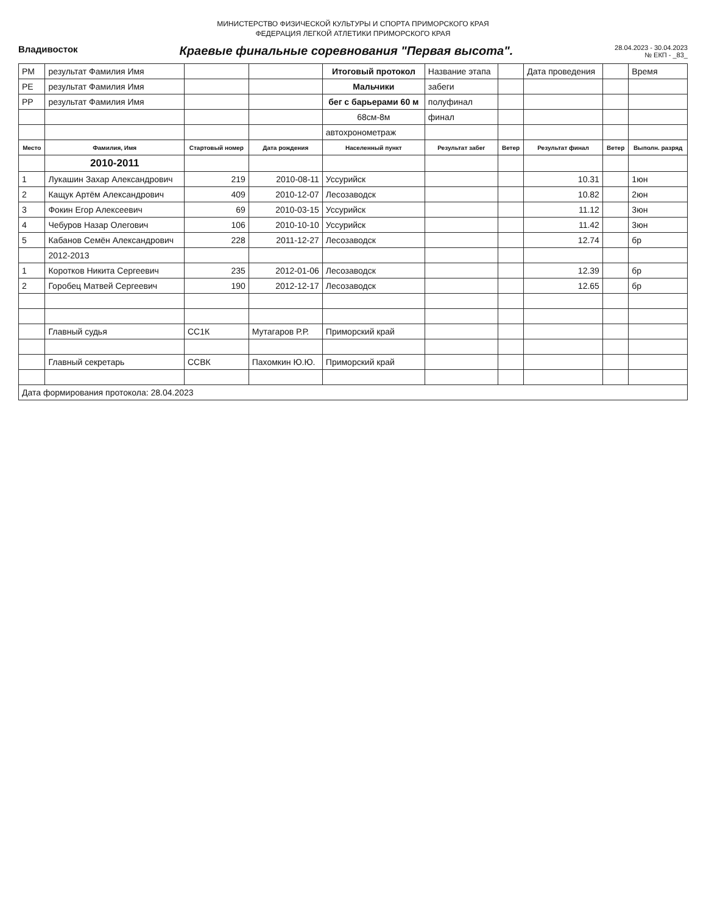МИНИСТЕРСТВО ФИЗИЧЕСКОЙ КУЛЬТУРЫ И СПОРТА ПРИМОРСКОГО КРАЯ
ФЕДЕРАЦИЯ ЛЕГКОЙ АТЛЕТИКИ ПРИМОРСКОГО КРАЯ
Владивосток
Краевые финальные соревнования "Первая высота".
28.04.2023 - 30.04.2023
№ ЕКП - _83_
| РМ | результат Фамилия Имя | | | Итоговый протокол | Название этапа | | Дата проведения | | Время |
| РЕ | результат Фамилия Имя | | | Мальчики | забеги | | | | |
| РР | результат Фамилия Имя | | | бег с барьерами 60 м | полуфинал | | | | |
| | | | | 68см-8м | финал | | | | |
| | | | | автохронометраж | | | | | |
| Место | Фамилия, Имя | Стартовый номер | Дата рождения | Населенный пункт | Результат забег | Ветер | Результат финал | Ветер | Выполн. разряд |
| | 2010-2011 | | | | | | | | |
| 1 | Лукашин Захар Александрович | 219 | 2010-08-11 | Уссурийск | | | 10.31 | | 1юн |
| 2 | Кащук Артём Александрович | 409 | 2010-12-07 | Лесозаводск | | | 10.82 | | 2юн |
| 3 | Фокин Егор Алексеевич | 69 | 2010-03-15 | Уссурийск | | | 11.12 | | 3юн |
| 4 | Чебуров Назар Олегович | 106 | 2010-10-10 | Уссурийск | | | 11.42 | | 3юн |
| 5 | Кабанов Семён Александрович | 228 | 2011-12-27 | Лесозаводск | | | 12.74 | | бр |
| | 2012-2013 | | | | | | | | |
| 1 | Коротков Никита Сергеевич | 235 | 2012-01-06 | Лесозаводск | | | 12.39 | | бр |
| 2 | Горобец Матвей Сергеевич | 190 | 2012-12-17 | Лесозаводск | | | 12.65 | | бр |
| | Главный судья | СС1К | Мутагаров Р.Р. | Приморский край | | | | | |
| | Главный секретарь | ССВК | Пахомкин Ю.Ю. | Приморский край | | | | | |
| Дата формирования протокола: 28.04.2023 | | | | | | | | | |